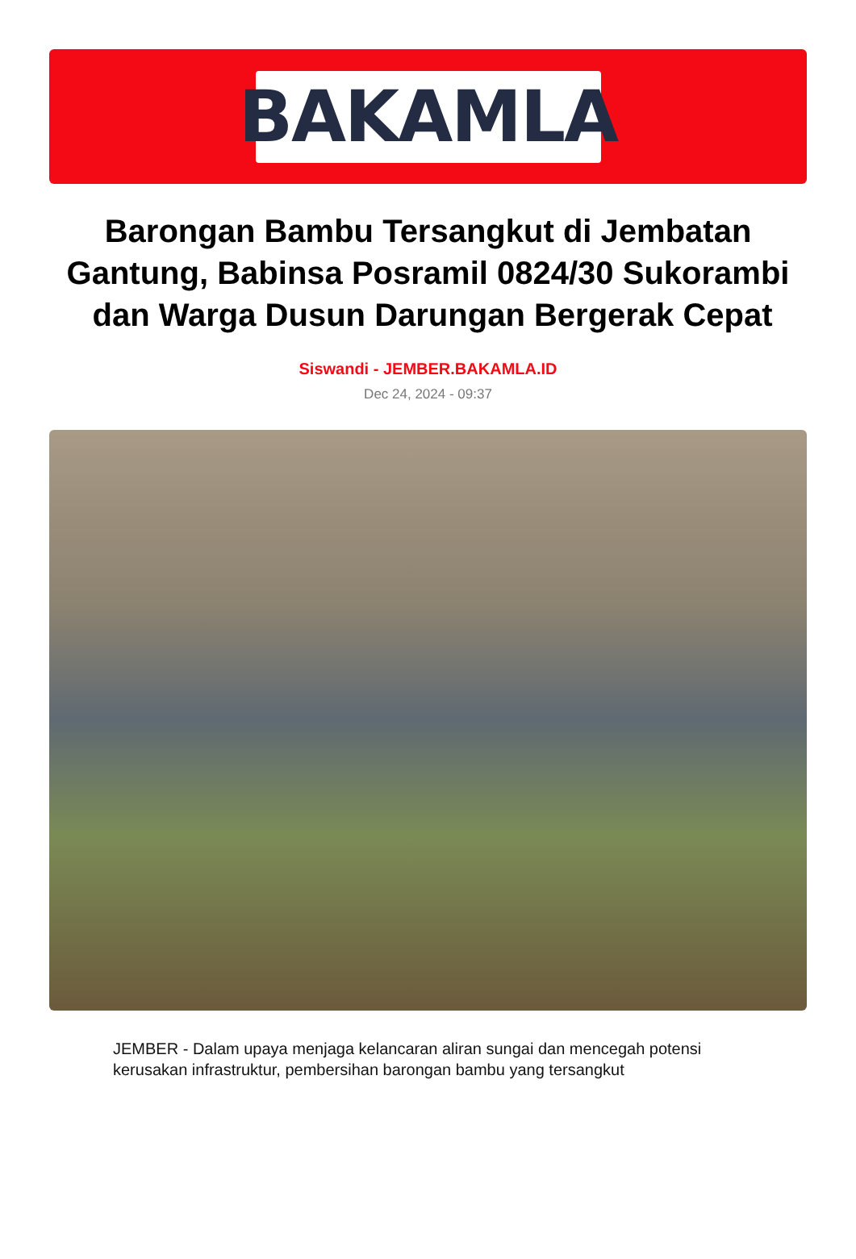BAKAMLA
Barongan Bambu Tersangkut di Jembatan Gantung, Babinsa Posramil 0824/30 Sukorambi dan Warga Dusun Darungan Bergerak Cepat
Siswandi - JEMBER.BAKAMLA.ID
Dec 24, 2024 - 09:37
JEMBER - Dalam upaya menjaga kelancaran aliran sungai dan mencegah potensi kerusakan infrastruktur, pembersihan barongan bambu yang tersangkut